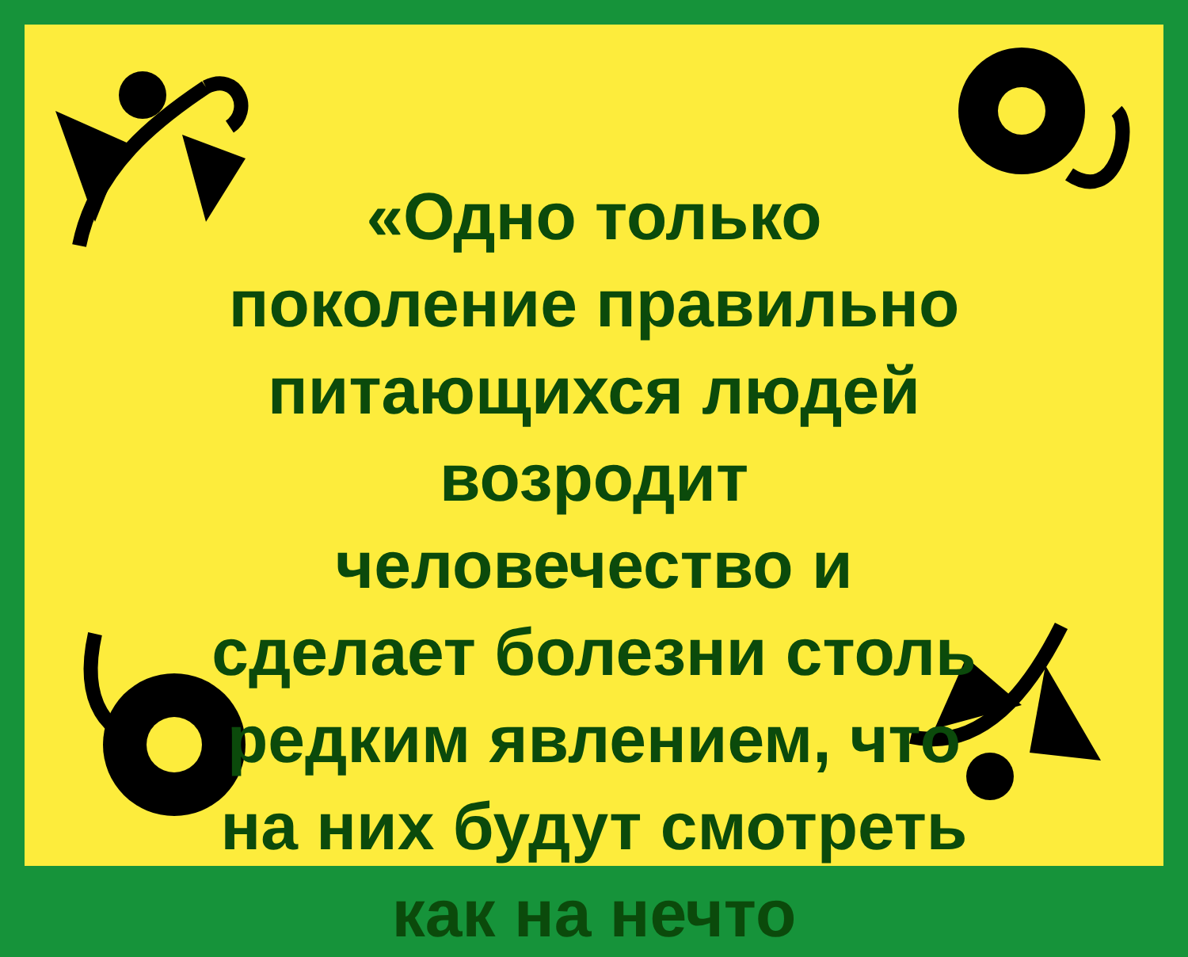«Одно только
поколение правильно
питающихся людей
возродит
человечество и
сделает болезни столь
редким явлением, что
на них будут смотреть
как на нечто